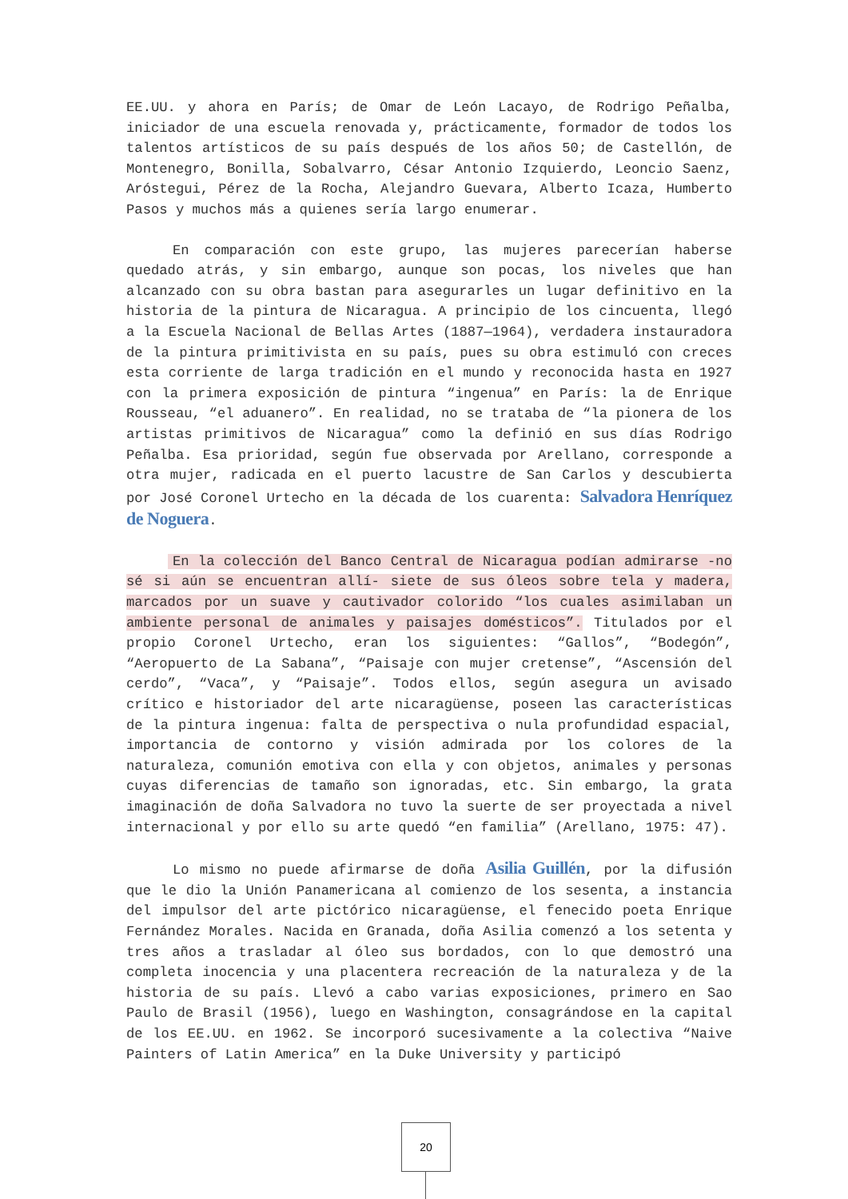EE.UU. y ahora en París; de Omar de León Lacayo, de Rodrigo Peñalba, iniciador de una escuela renovada y, prácticamente, formador de todos los talentos artísticos de su país después de los años 50; de Castellón, de Montenegro, Bonilla, Sobalvarro, César Antonio Izquierdo, Leoncio Saenz, Aróstegui, Pérez de la Rocha, Alejandro Guevara, Alberto Icaza, Humberto Pasos y muchos más a quienes sería largo enumerar.
En comparación con este grupo, las mujeres parecerían haberse quedado atrás, y sin embargo, aunque son pocas, los niveles que han alcanzado con su obra bastan para asegurarles un lugar definitivo en la historia de la pintura de Nicaragua. A principio de los cincuenta, llegó a la Escuela Nacional de Bellas Artes (1887—1964), verdadera instauradora de la pintura primitivista en su país, pues su obra estimuló con creces esta corriente de larga tradición en el mundo y reconocida hasta en 1927 con la primera exposición de pintura “ingenua” en París: la de Enrique Rousseau, “el aduanero”. En realidad, no se trataba de “la pionera de los artistas primitivos de Nicaragua” como la definió en sus días Rodrigo Peñalba. Esa prioridad, según fue observada por Arellano, corresponde a otra mujer, radicada en el puerto lacustre de San Carlos y descubierta por José Coronel Urtecho en la década de los cuarenta: Salvadora Henríquez de Noguera.
En la colección del Banco Central de Nicaragua podían admirarse -no sé si aún se encuentran allí- siete de sus óleos sobre tela y madera, marcados por un suave y cautivador colorido “los cuales asimilaban un ambiente personal de animales y paisajes domésticos”. Titulados por el propio Coronel Urtecho, eran los siguientes: “Gallos”, “Bodegón”, “Aeropuerto de La Sabana”, “Paisaje con mujer cretense”, “Ascensión del cerdo”, “Vaca”, y “Paisaje”. Todos ellos, según asegura un avisado crítico e historiador del arte nicaragüense, poseen las características de la pintura ingenua: falta de perspectiva o nula profundidad espacial, importancia de contorno y visión admirada por los colores de la naturaleza, comunión emotiva con ella y con objetos, animales y personas cuyas diferencias de tamaño son ignoradas, etc. Sin embargo, la grata imaginación de doña Salvadora no tuvo la suerte de ser proyectada a nivel internacional y por ello su arte quedó “en familia” (Arellano, 1975: 47).
Lo mismo no puede afirmarse de doña Asilia Guillén, por la difusión que le dio la Unión Panamericana al comienzo de los sesenta, a instancia del impulsor del arte pictórico nicaragüense, el fenecido poeta Enrique Fernández Morales. Nacida en Granada, doña Asilia comenzó a los setenta y tres años a trasladar al óleo sus bordados, con lo que demostró una completa inocencia y una placentera recreación de la naturaleza y de la historia de su país. Llevó a cabo varias exposiciones, primero en Sao Paulo de Brasil (1956), luego en Washington, consagrándose en la capital de los EE.UU. en 1962. Se incorporó sucesivamente a la colectiva “Naive Painters of Latin America” en la Duke University y participó
20